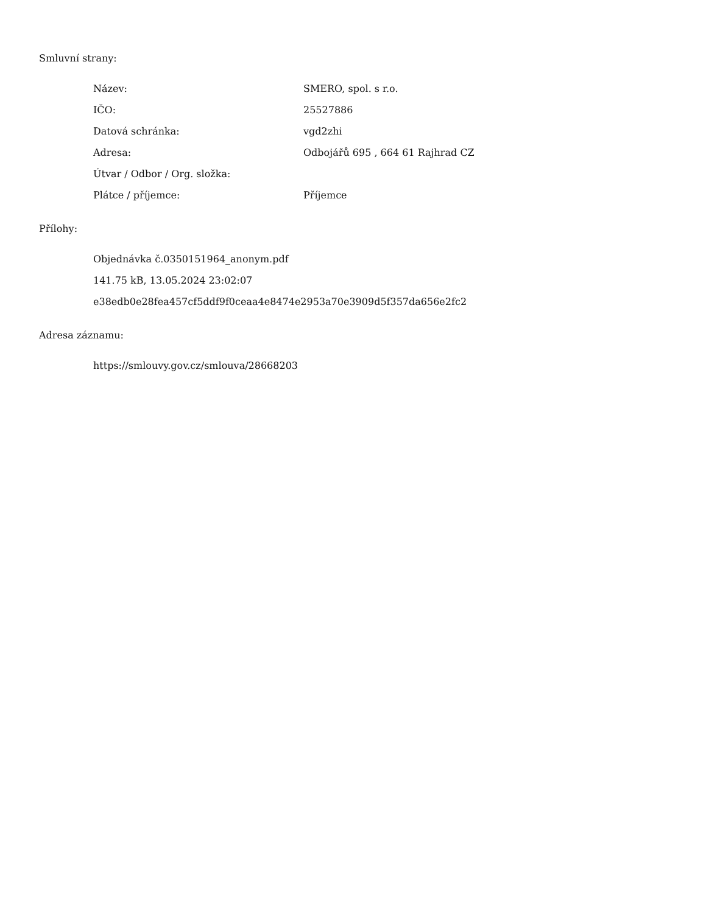Smluvní strany:
Název: SMERO, spol. s r.o.
IČO: 25527886
Datová schránka: vgd2zhi
Adresa: Odbojářů 695 , 664 61 Rajhrad CZ
Útvar / Odbor / Org. složka:
Plátce / příjemce: Příjemce
Přílohy:
Objednávka č.0350151964_anonym.pdf
141.75 kB, 13.05.2024 23:02:07
e38edb0e28fea457cf5ddf9f0ceaa4e8474e2953a70e3909d5f357da656e2fc2
Adresa záznamu:
https://smlouvy.gov.cz/smlouva/28668203